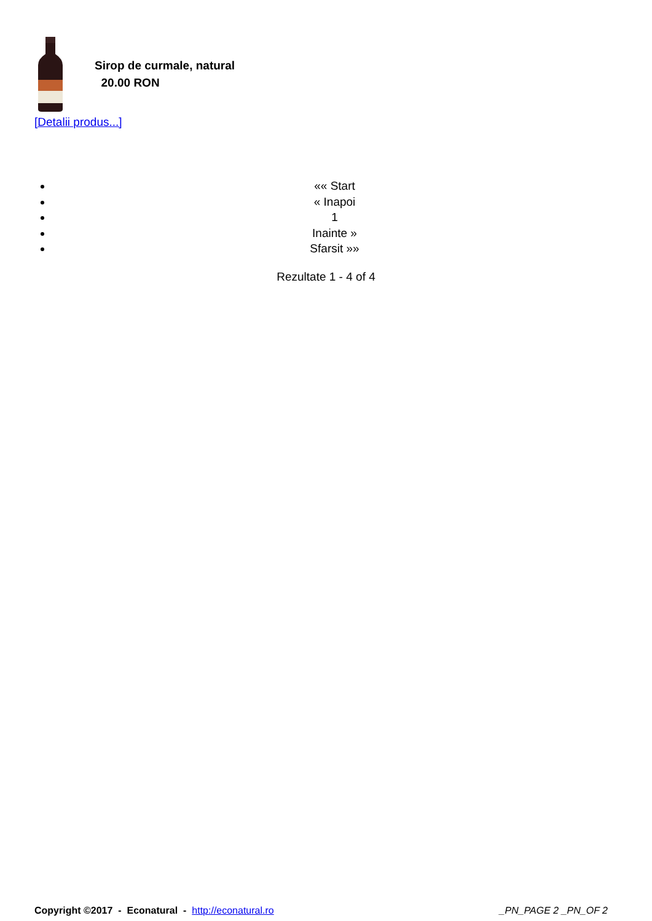Sirop de curmale, natural
20.00 RON
[Detalii produs...]
«« Start
« Inapoi
1
Inainte »
Sfarsit »»
Rezultate 1 - 4 of 4
Copyright ©2017 - Econatural - http://econatural.ro
_PN_PAGE 2 _PN_OF 2